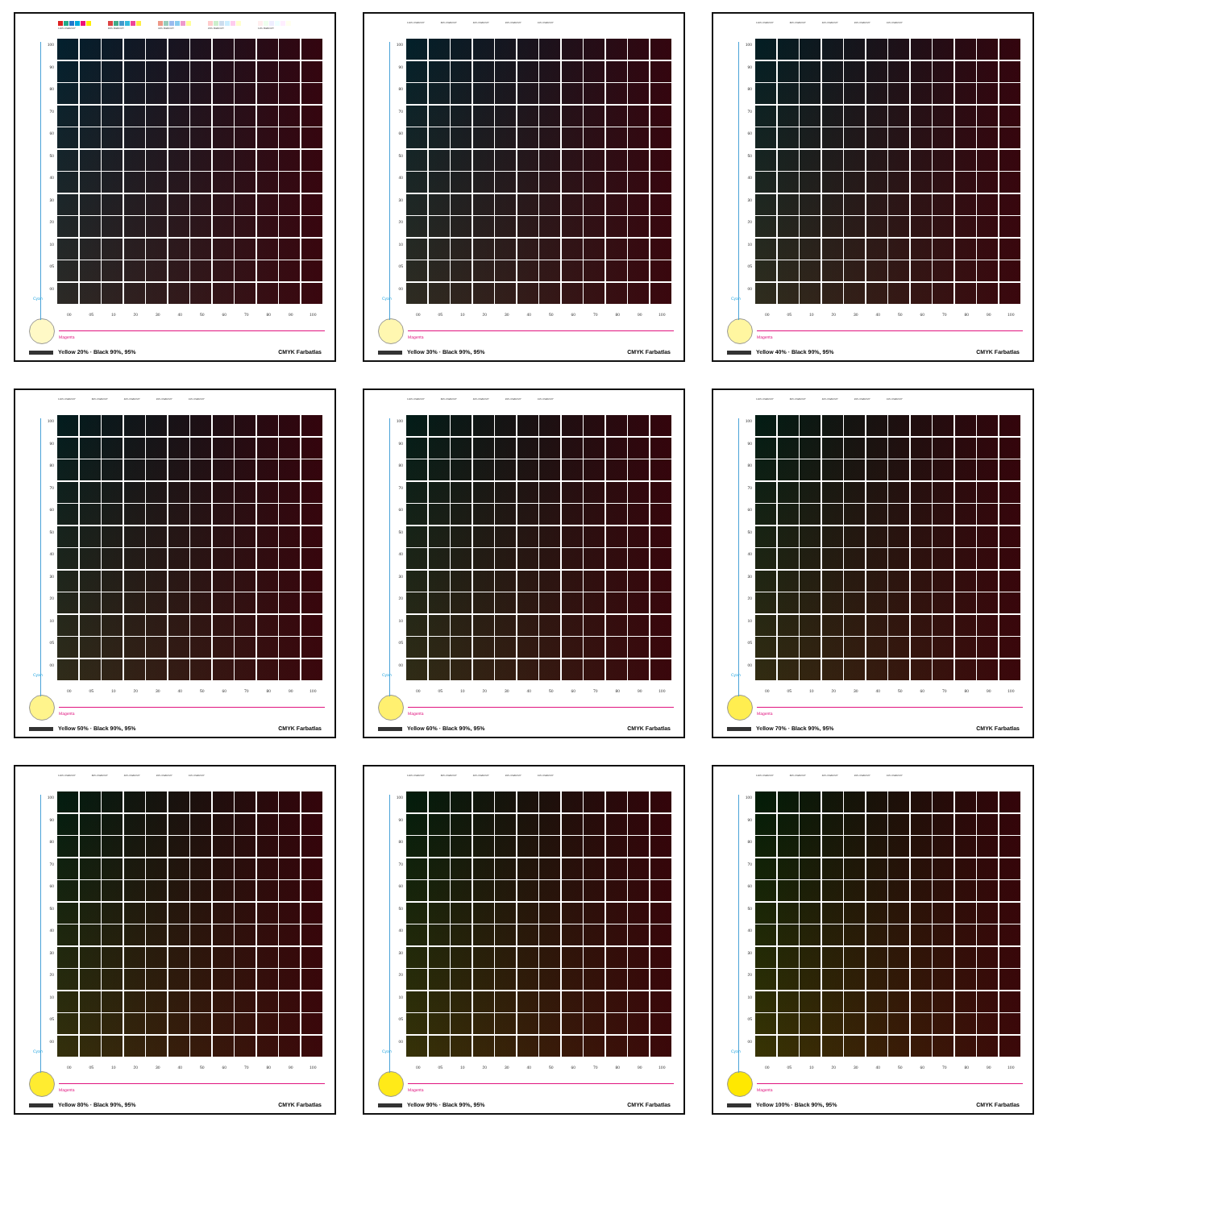100% RGBCMY
80% RGBCMY
40% RGBCMY
20% RGBCMY
10% RGBCMY
100
90
80
70
60
50
40
30
20
10
05
00
00 05 10 20 30 40 50 60 70 80 90 100
Cyan
Magenta
Yellow 20% · Black 90%, 95% CMYK Farbatlas
100% RGBCMY 80% RGBCMY 40% RGBCMY 20% RGBCMY 10% RGBCMY
100
90
80
70
60
50
40
30
20
10
05
00
00 05 10 20 30 40 50 60 70 80 90 100
Cyan
Magenta
Yellow 30% · Black 90%, 95% CMYK Farbatlas
100% RGBCMY 80% RGBCMY 40% RGBCMY 20% RGBCMY 10% RGBCMY
100
90
80
70
60
50
40
30
20
10
05
00
00 05 10 20 30 40 50 60 70 80 90 100
Cyan
Magenta
Yellow 40% · Black 90%, 95% CMYK Farbatlas
100% RGBCMY 80% RGBCMY 40% RGBCMY 20% RGBCMY 10% RGBCMY
100
90
80
70
60
50
40
30
20
10
05
00
00 05 10 20 30 40 50 60 70 80 90 100
Cyan
Magenta
Yellow 50% · Black 90%, 95% CMYK Farbatlas
100% RGBCMY 80% RGBCMY 40% RGBCMY 20% RGBCMY 10% RGBCMY
100
90
80
70
60
50
40
30
20
10
05
00
00 05 10 20 30 40 50 60 70 80 90 100
Cyan
Magenta
Yellow 60% · Black 90%, 95% CMYK Farbatlas
100% RGBCMY 80% RGBCMY 40% RGBCMY 20% RGBCMY 10% RGBCMY
100
90
80
70
60
50
40
30
20
10
05
00
00 05 10 20 30 40 50 60 70 80 90 100
Cyan
Magenta
Yellow 70% · Black 90%, 95% CMYK Farbatlas
100% RGBCMY 80% RGBCMY 40% RGBCMY 20% RGBCMY 10% RGBCMY
100
90
80
70
60
50
40
30
20
10
05
00
00 05 10 20 30 40 50 60 70 80 90 100
Cyan
Magenta
Yellow 80% · Black 90%, 95% CMYK Farbatlas
100% RGBCMY 80% RGBCMY 40% RGBCMY 20% RGBCMY 10% RGBCMY
100
90
80
70
60
50
40
30
20
10
05
00
00 05 10 20 30 40 50 60 70 80 90 100
Cyan
Magenta
Yellow 90% · Black 90%, 95% CMYK Farbatlas
100% RGBCMY 80% RGBCMY 40% RGBCMY 20% RGBCMY 10% RGBCMY
100
90
80
70
60
50
40
30
20
10
05
00
00 05 10 20 30 40 50 60 70 80 90 100
Cyan
Magenta
Yellow 100% · Black 90%, 95% CMYK Farbatlas